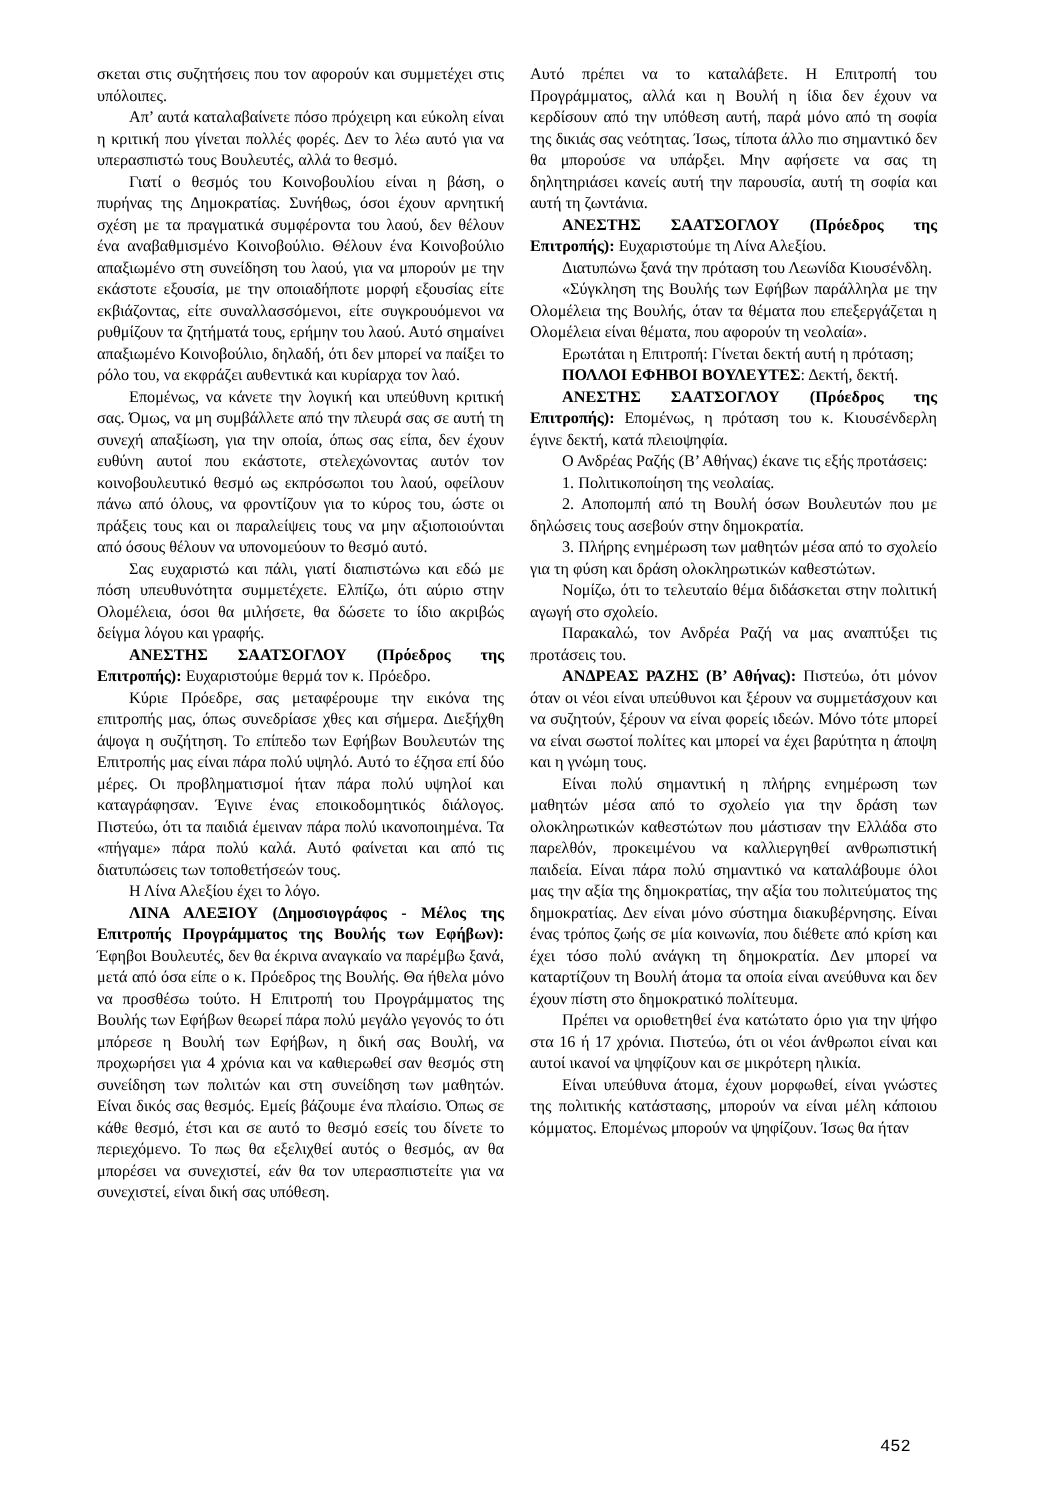σκεται στις συζητήσεις που τον αφορούν και συμμετέχει στις υπόλοιπες.
Απ’ αυτά καταλαβαίνετε πόσο πρόχειρη και εύκολη είναι η κριτική που γίνεται πολλές φορές. Δεν το λέω αυτό για να υπερασπιστώ τους Βουλευτές, αλλά το θεσμό.
Γιατί ο θεσμός του Κοινοβουλίου είναι η βάση, ο πυρήνας της Δημοκρατίας. Συνήθως, όσοι έχουν αρνητική σχέση με τα πραγματικά συμφέροντα του λαού, δεν θέλουν ένα αναβαθμισμένο Κοινοβούλιο. Θέλουν ένα Κοινοβούλιο απαξιωμένο στη συνείδηση του λαού, για να μπορούν με την εκάστοτε εξουσία, με την οποιαδήποτε μορφή εξουσίας είτε εκβιάζοντας, είτε συναλλασσόμενοι, είτε συγκρουόμενοι να ρυθμίζουν τα ζητήματά τους, ερήμην του λαού. Αυτό σημαίνει απαξιωμένο Κοινοβούλιο, δηλαδή, ότι δεν μπορεί να παίξει το ρόλο του, να εκφράζει αυθεντικά και κυρίαρχα τον λαό.
Επομένως, να κάνετε την λογική και υπεύθυνη κριτική σας. Όμως, να μη συμβάλλετε από την πλευρά σας σε αυτή τη συνεχή απαξίωση, για την οποία, όπως σας είπα, δεν έχουν ευθύνη αυτοί που εκάστοτε, στελεχώνοντας αυτόν τον κοινοβουλευτικό θεσμό ως εκπρόσωποι του λαού, οφείλουν πάνω από όλους, να φροντίζουν για το κύρος του, ώστε οι πράξεις τους και οι παραλείψεις τους να μην αξιοποιούνται από όσους θέλουν να υπονομεύουν το θεσμό αυτό.
Σας ευχαριστώ και πάλι, γιατί διαπιστώνω και εδώ με πόση υπευθυνότητα συμμετέχετε. Ελπίζω, ότι αύριο στην Ολομέλεια, όσοι θα μιλήσετε, θα δώσετε το ίδιο ακριβώς δείγμα λόγου και γραφής.
ΑΝΕΣΤΗΣ ΣΑΑΤΣΟΓΛΟΥ (Πρόεδρος της Επιτροπής): Ευχαριστούμε θερμά τον κ. Πρόεδρο.
Κύριε Πρόεδρε, σας μεταφέρουμε την εικόνα της επιτροπής μας, όπως συνεδρίασε χθες και σήμερα. Διεξήχθη άψογα η συζήτηση. Το επίπεδο των Εφήβων Βουλευτών της Επιτροπής μας είναι πάρα πολύ υψηλό. Αυτό το έζησα επί δύο μέρες. Οι προβληματισμοί ήταν πάρα πολύ υψηλοί και καταγράφησαν. Έγινε ένας εποικοδομητικός διάλογος. Πιστεύω, ότι τα παιδιά έμειναν πάρα πολύ ικανοποιημένα. Τα «πήγαμε» πάρα πολύ καλά. Αυτό φαίνεται και από τις διατυπώσεις των τοποθετήσεών τους.
Η Λίνα Αλεξίου έχει το λόγο.
ΛΙΝΑ ΑΛΕΞΙΟΥ (Δημοσιογράφος - Μέλος της Επιτροπής Προγράμματος της Βουλής των Εφήβων): Έφηβοι Βουλευτές, δεν θα έκρινα αναγκαίο να παρέμβω ξανά, μετά από όσα είπε ο κ. Πρόεδρος της Βουλής. Θα ήθελα μόνο να προσθέσω τούτο. Η Επιτροπή του Προγράμματος της Βουλής των Εφήβων θεωρεί πάρα πολύ μεγάλο γεγονός το ότι μπόρεσε η Βουλή των Εφήβων, η δική σας Βουλή, να προχωρήσει για 4 χρόνια και να καθιερωθεί σαν θεσμός στη συνείδηση των πολιτών και στη συνείδηση των μαθητών. Είναι δικός σας θεσμός. Εμείς βάζουμε ένα πλαίσιο. Όπως σε κάθε θεσμό, έτσι και σε αυτό το θεσμό εσείς του δίνετε το περιεχόμενο. Το πως θα εξελιχθεί αυτός ο θεσμός, αν θα μπορέσει να συνεχιστεί, εάν θα τον υπερασπιστείτε για να συνεχιστεί, είναι δική σας υπόθεση.
Αυτό πρέπει να το καταλάβετε. Η Επιτροπή του Προγράμματος, αλλά και η Βουλή η ίδια δεν έχουν να κερδίσουν από την υπόθεση αυτή, παρά μόνο από τη σοφία της δικιάς σας νεότητας. Ίσως, τίποτα άλλο πιο σημαντικό δεν θα μπορούσε να υπάρξει. Μην αφήσετε να σας τη δηλητηριάσει κανείς αυτή την παρουσία, αυτή τη σοφία και αυτή τη ζωντάνια.
ΑΝΕΣΤΗΣ ΣΑΑΤΣΟΓΛΟΥ (Πρόεδρος της Επιτροπής): Ευχαριστούμε τη Λίνα Αλεξίου.
Διατυπώνω ξανά την πρόταση του Λεωνίδα Κιουσένδλη.
«Σύγκληση της Βουλής των Εφήβων παράλληλα με την Ολομέλεια της Βουλής, όταν τα θέματα που επεξεργάζεται η Ολομέλεια είναι θέματα, που αφορούν τη νεολαία».
Ερωτάται η Επιτροπή: Γίνεται δεκτή αυτή η πρόταση;
ΠΟΛΛΟΙ ΕΦΗΒΟΙ ΒΟΥΛΕΥΤΕΣ: Δεκτή, δεκτή.
ΑΝΕΣΤΗΣ ΣΑΑΤΣΟΓΛΟΥ (Πρόεδρος της Επιτροπής): Επομένως, η πρόταση του κ. Κιουσένδερλη έγινε δεκτή, κατά πλειοψηφία.
Ο Ανδρέας Ραζής (Β’ Αθήνας) έκανε τις εξής προτάσεις:
1. Πολιτικοποίηση της νεολαίας.
2. Αποπομπή από τη Βουλή όσων Βουλευτών που με δηλώσεις τους ασεβούν στην δημοκρατία.
3. Πλήρης ενημέρωση των μαθητών μέσα από το σχολείο για τη φύση και δράση ολοκληρωτικών καθεστώτων.
Νομίζω, ότι το τελευταίο θέμα διδάσκεται στην πολιτική αγωγή στο σχολείο.
Παρακαλώ, τον Ανδρέα Ραζή να μας αναπτύξει τις προτάσεις του.
ΑΝΔΡΕΑΣ ΡΑΖΗΣ (Β’ Αθήνας): Πιστεύω, ότι μόνον όταν οι νέοι είναι υπεύθυνοι και ξέρουν να συμμετάσχουν και να συζητούν, ξέρουν να είναι φορείς ιδεών. Μόνο τότε μπορεί να είναι σωστοί πολίτες και μπορεί να έχει βαρύτητα η άποψη και η γνώμη τους.
Είναι πολύ σημαντική η πλήρης ενημέρωση των μαθητών μέσα από το σχολείο για την δράση των ολοκληρωτικών καθεστώτων που μάστισαν την Ελλάδα στο παρελθόν, προκειμένου να καλλιεργηθεί ανθρωπιστική παιδεία. Είναι πάρα πολύ σημαντικό να καταλάβουμε όλοι μας την αξία της δημοκρατίας, την αξία του πολιτεύματος της δημοκρατίας. Δεν είναι μόνο σύστημα διακυβέρνησης. Είναι ένας τρόπος ζωής σε μία κοινωνία, που διέθετε από κρίση και έχει τόσο πολύ ανάγκη τη δημοκρατία. Δεν μπορεί να καταρτίζουν τη Βουλή άτομα τα οποία είναι ανεύθυνα και δεν έχουν πίστη στο δημοκρατικό πολίτευμα.
Πρέπει να οριοθετηθεί ένα κατώτατο όριο για την ψήφο στα 16 ή 17 χρόνια. Πιστεύω, ότι οι νέοι άνθρωποι είναι και αυτοί ικανοί να ψηφίζουν και σε μικρότερη ηλικία.
Είναι υπεύθυνα άτομα, έχουν μορφωθεί, είναι γνώστες της πολιτικής κατάστασης, μπορούν να είναι μέλη κάποιου κόμματος. Επομένως μπορούν να ψηφίζουν. Ίσως θα ήταν
452